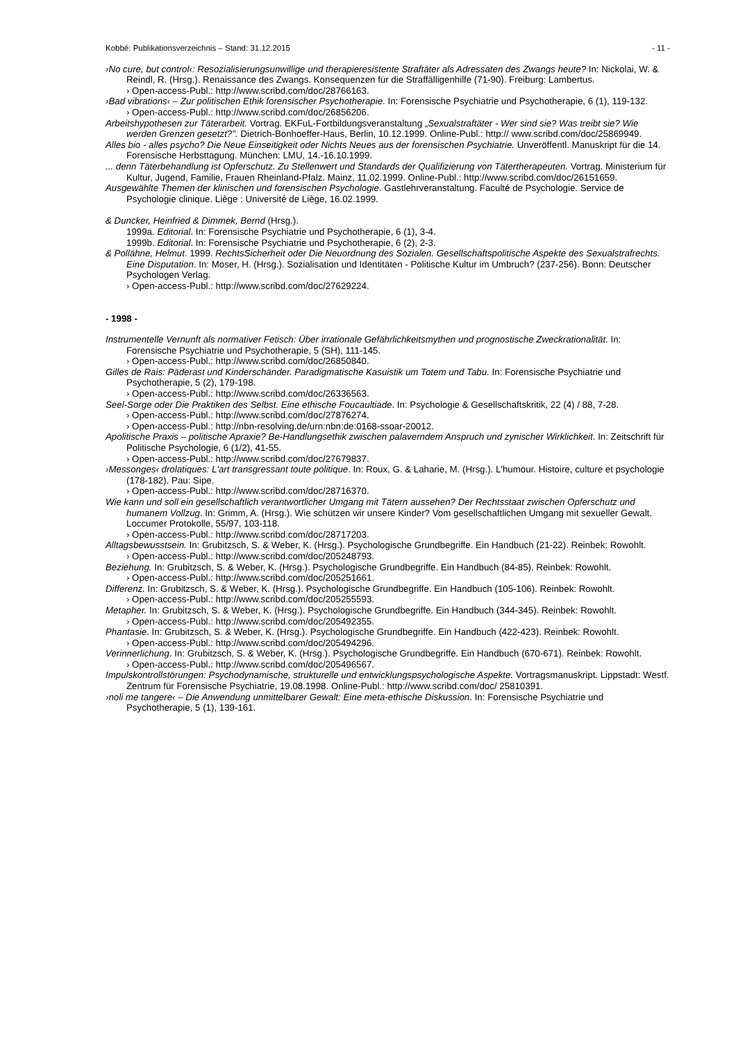Kobbé: Publikationsverzeichnis – Stand: 31.12.2015 - 11 -
›No cure, but control‹: Resozialisierungsunwillige und therapieresistente Straftäter als Adressaten des Zwangs heute? In: Nickolai, W. & Reindl, R. (Hrsg.). Renaissance des Zwangs. Konsequenzen für die Straffälligenhilfe (71-90). Freiburg: Lambertus.
› Open-access-Publ.: http://www.scribd.com/doc/28766163.
›Bad vibrations‹ – Zur politischen Ethik forensischer Psychotherapie. In: Forensische Psychiatrie und Psychotherapie, 6 (1), 119-132.
› Open-access-Publ.: http://www.scribd.com/doc/26856206.
Arbeitshypothesen zur Täterarbeit. Vortrag. EKFuL-Fortbildungsveranstaltung „Sexualstraftäter - Wer sind sie? Was treibt sie? Wie werden Grenzen gesetzt?". Dietrich-Bonhoeffer-Haus, Berlin, 10.12.1999. Online-Publ.: http:// www.scribd.com/doc/25869949.
Alles bio - alles psycho? Die Neue Einseitigkeit oder Nichts Neues aus der forensischen Psychiatrie. Unveröffentl. Manuskript für die 14. Forensische Herbsttagung. München: LMU, 14.-16.10.1999.
... denn Täterbehandlung ist Opferschutz. Zu Stellenwert und Standards der Qualifizierung von Tätertherapeuten. Vortrag. Ministerium für Kultur, Jugend, Familie, Frauen Rheinland-Pfalz. Mainz, 11.02.1999. Online-Publ.: http://www.scribd.com/doc/26151659.
Ausgewählte Themen der klinischen und forensischen Psychologie. Gastlehrveranstaltung. Faculté de Psychologie. Service de Psychologie clinique. Liège : Université de Liège, 16.02.1999.
& Duncker, Heinfried & Dimmek, Bernd (Hrsg.).
1999a. Editorial. In: Forensische Psychiatrie und Psychotherapie, 6 (1), 3-4.
1999b. Editorial. In: Forensische Psychiatrie und Psychotherapie, 6 (2), 2-3.
& Pollähne, Helmut. 1999. RechtsSicherheit oder Die Neuordnung des Sozialen. Gesellschaftspolitische Aspekte des Sexualstrafrechts. Eine Disputation. In: Moser, H. (Hrsg.). Sozialisation und Identitäten - Politische Kultur im Umbruch? (237-256). Bonn: Deutscher Psychologen Verlag.
› Open-access-Publ.: http://www.scribd.com/doc/27629224.
- 1998 -
Instrumentelle Vernunft als normativer Fetisch: Über irrationale Gefährlichkeitsmythen und prognostische Zweckrationalität. In: Forensische Psychiatrie und Psychotherapie, 5 (SH), 111-145.
› Open-access-Publ.: http://www.scribd.com/doc/26850840.
Gilles de Rais: Päderast und Kinderschänder. Paradigmatische Kasuistik um Totem und Tabu. In: Forensische Psychiatrie und Psychotherapie, 5 (2), 179-198.
› Open-access-Publ.: http://www.scribd.com/doc/26336563.
Seel-Sorge oder Die Praktiken des Selbst. Eine ethische Foucaultiade. In: Psychologie & Gesellschaftskritik, 22 (4) / 88, 7-28.
› Open-access-Publ.: http://www.scribd.com/doc/27876274.
› Open-access-Publ.: http://nbn-resolving.de/urn:nbn:de:0168-ssoar-20012.
Apolitische Praxis – politische Apraxie? Be-Handlungsethik zwischen palaverndem Anspruch und zynischer Wirklichkeit. In: Zeitschrift für Politische Psychologie, 6 (1/2), 41-55.
› Open-access-Publ.: http://www.scribd.com/doc/27679837.
›Messonges‹ drolatiques: L'art transgressant toute politique. In: Roux, G. & Laharie, M. (Hrsg.). L'humour. Histoire, culture et psychologie (178-182). Pau: Sipe.
› Open-access-Publ.: http://www.scribd.com/doc/28716370.
Wie kann und soll ein gesellschaftlich verantwortlicher Umgang mit Tätern aussehen? Der Rechtsstaat zwischen Opferschutz und humanem Vollzug. In: Grimm, A. (Hrsg.). Wie schützen wir unsere Kinder? Vom gesellschaftlichen Umgang mit sexueller Gewalt. Loccumer Protokolle, 55/97, 103-118.
› Open-access-Publ.: http://www.scribd.com/doc/28717203.
Alltagsbewusstsein. In: Grubitzsch, S. & Weber, K. (Hrsg.). Psychologische Grundbegriffe. Ein Handbuch (21-22). Reinbek: Rowohlt.
› Open-access-Publ.: http://www.scribd.com/doc/205248793.
Beziehung. In: Grubitzsch, S. & Weber, K. (Hrsg.). Psychologische Grundbegriffe. Ein Handbuch (84-85). Reinbek: Rowohlt.
› Open-access-Publ.: http://www.scribd.com/doc/205251661.
Differenz. In: Grubitzsch, S. & Weber, K. (Hrsg.). Psychologische Grundbegriffe. Ein Handbuch (105-106). Reinbek: Rowohlt.
› Open-access-Publ.: http://www.scribd.com/doc/205255593.
Metapher. In: Grubitzsch, S. & Weber, K. (Hrsg.). Psychologische Grundbegriffe. Ein Handbuch (344-345). Reinbek: Rowohlt.
› Open-access-Publ.: http://www.scribd.com/doc/205492355.
Phantasie. In: Grubitzsch, S. & Weber, K. (Hrsg.). Psychologische Grundbegriffe. Ein Handbuch (422-423). Reinbek: Rowohlt.
› Open-access-Publ.: http://www.scribd.com/doc/205494296.
Verinnerlichung. In: Grubitzsch, S. & Weber, K. (Hrsg.). Psychologische Grundbegriffe. Ein Handbuch (670-671). Reinbek: Rowohlt.
› Open-access-Publ.: http://www.scribd.com/doc/205496567.
Impulskontrollstörungen: Psychodynamische, strukturelle und entwicklungspsychologische Aspekte. Vortragsmanuskript. Lippstadt: Westf. Zentrum für Forensische Psychiatrie, 19.08.1998. Online-Publ.: http://www.scribd.com/doc/ 25810391.
›noli me tangere‹ – Die Anwendung unmittelbarer Gewalt: Eine meta-ethische Diskussion. In: Forensische Psychiatrie und Psychotherapie, 5 (1), 139-161.